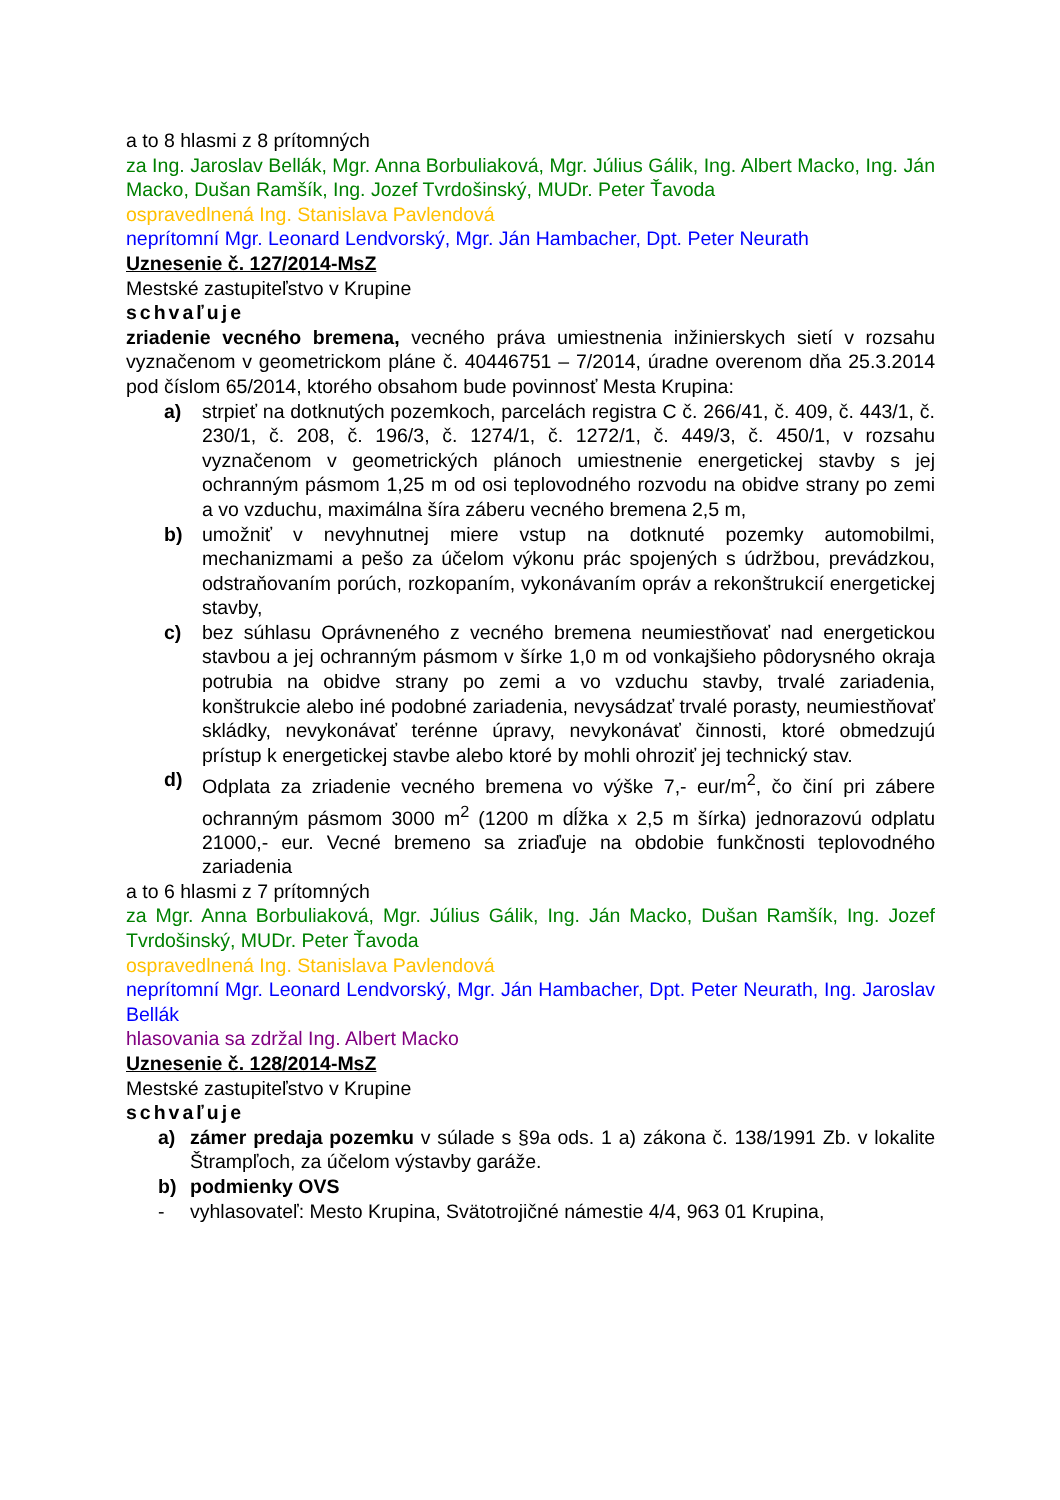a to 8 hlasmi z 8 prítomných
za Ing. Jaroslav Bellák, Mgr. Anna Borbuliaková, Mgr. Július Gálik, Ing. Albert Macko, Ing. Ján Macko, Dušan Ramšík, Ing. Jozef Tvrdošinský, MUDr. Peter Ťavoda
ospravedlnená Ing. Stanislava Pavlendová
neprítomní Mgr. Leonard Lendvorský, Mgr. Ján Hambacher, Dpt. Peter Neurath
Uznesenie č. 127/2014-MsZ
Mestské zastupiteľstvo v Krupine
schvaľuje
zriadenie vecného bremena, vecného práva umiestnenia inžinierskych sietí v rozsahu vyznačenom v geometrickom pláne č. 40446751 – 7/2014, úradne overenom dňa 25.3.2014 pod číslom 65/2014, ktorého obsahom bude povinnosť Mesta Krupina:
a) strpieť na dotknutých pozemkoch, parcelách registra C č. 266/41, č. 409, č. 443/1, č. 230/1, č. 208, č. 196/3, č. 1274/1, č. 1272/1, č. 449/3, č. 450/1, v rozsahu vyznačenom v geometrických plánoch umiestnenie energetickej stavby s jej ochranným pásmom 1,25 m od osi teplovodného rozvodu na obidve strany po zemi a vo vzduchu, maximálna šíra záberu vecného bremena 2,5 m,
b) umožniť v nevyhnutnej miere vstup na dotknuté pozemky automobilmi, mechanizmami a pešo za účelom výkonu prác spojených s údržbou, prevádzkou, odstraňovaním porúch, rozkopaním, vykonávaním opráv a rekonštrukcií energetickej stavby,
c) bez súhlasu Oprávneného z vecného bremena neumiestňovať nad energetickou stavbou a jej ochranným pásmom v šírke 1,0 m od vonkajšieho pôdorysného okraja potrubia na obidve strany po zemi a vo vzduchu stavby, trvalé zariadenia, konštrukcie alebo iné podobné zariadenia, nevysádzať trvalé porasty, neumiestňovať skládky, nevykonávať terénne úpravy, nevykonávať činnosti, ktoré obmedzujú prístup k energetickej stavbe alebo ktoré by mohli ohroziť jej technický stav.
d) Odplata za zriadenie vecného bremena vo výške 7,- eur/m<sup>2</sup>, čo činí pri zábere ochranným pásmom 3000 m<sup>2</sup> (1200 m dĺžka x 2,5 m šírka) jednorazovú odplatu 21000,- eur. Vecné bremeno sa zriaďuje na obdobie funkčnosti teplovodného zariadenia
a to 6 hlasmi z 7 prítomných
za Mgr. Anna Borbuliaková, Mgr. Július Gálik, Ing. Ján Macko, Dušan Ramšík, Ing. Jozef Tvrdošinský, MUDr. Peter Ťavoda
ospravedlnená Ing. Stanislava Pavlendová
neprítomní Mgr. Leonard Lendvorský, Mgr. Ján Hambacher, Dpt. Peter Neurath, Ing. Jaroslav Bellák
hlasovania sa zdržal Ing. Albert Macko
Uznesenie č. 128/2014-MsZ
Mestské zastupiteľstvo v Krupine
schvaľuje
a) zámer predaja pozemku v súlade s §9a ods. 1 a) zákona č. 138/1991 Zb. v lokalite Štrampľoch, za účelom výstavby garáže.
b) podmienky OVS
- vyhlasovateľ: Mesto Krupina, Svätotrojičné námestie 4/4, 963 01 Krupina,